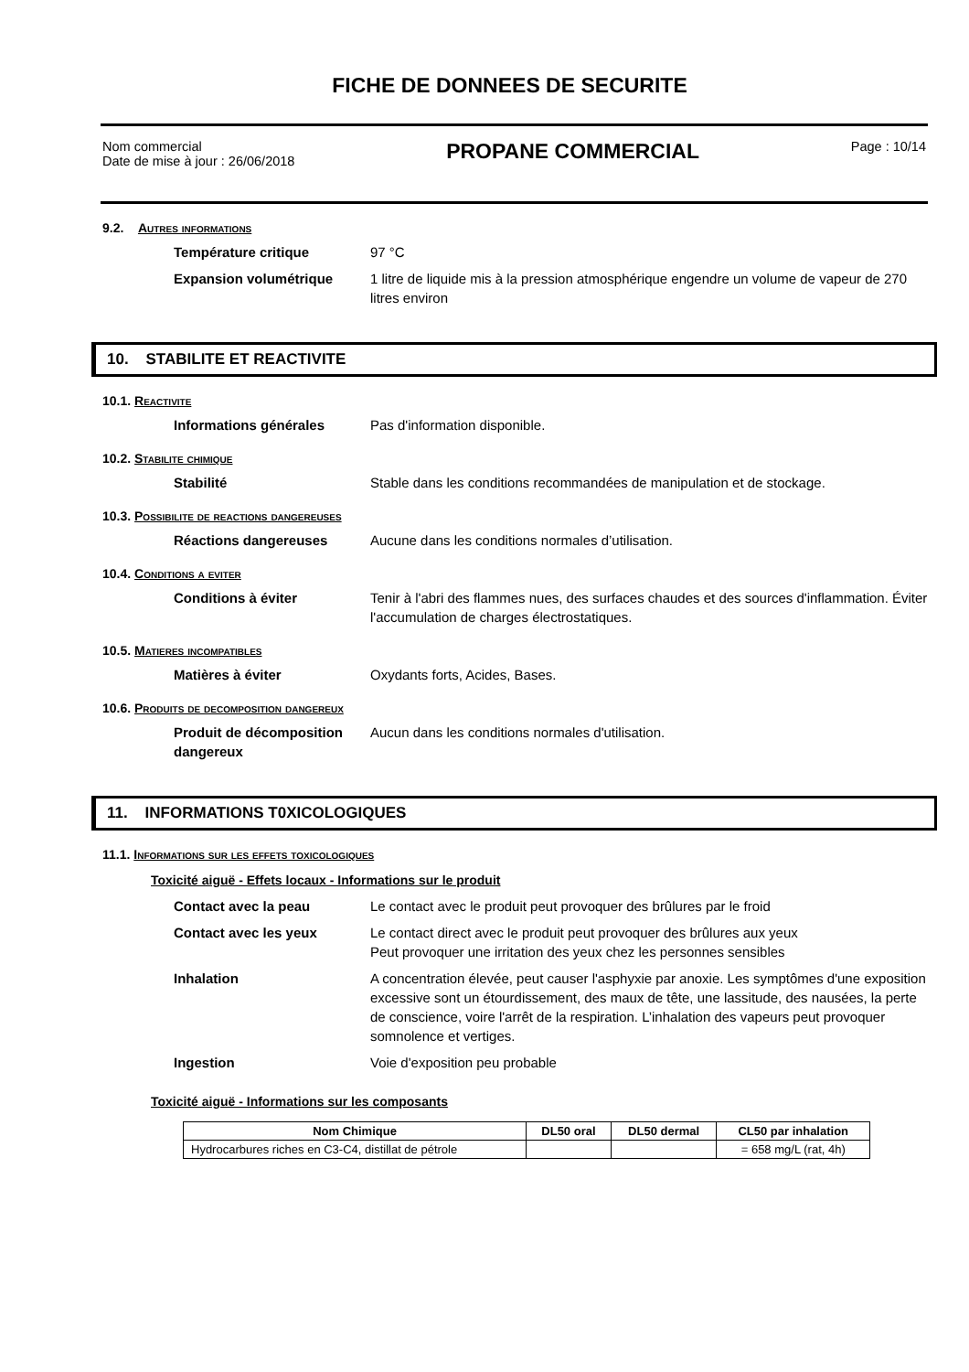FICHE DE DONNEES DE SECURITE
Nom commercial
Date de mise à jour : 26/06/2018
PROPANE COMMERCIAL
Page : 10/14
9.2. Autres informations
Température critique 97 °C
Expansion volumétrique 1 litre de liquide mis à la pression atmosphérique engendre un volume de vapeur de 270 litres environ
10. STABILITE ET REACTIVITE
10.1. Reactivite
Informations générales Pas d'information disponible.
10.2. Stabilite chimique
Stabilité Stable dans les conditions recommandées de manipulation et de stockage.
10.3. Possibilite de reactions dangereuses
Réactions dangereuses Aucune dans les conditions normales d’utilisation.
10.4. Conditions a eviter
Conditions à éviter Tenir à l'abri des flammes nues, des surfaces chaudes et des sources d'inflammation. Éviter l'accumulation de charges électrostatiques.
10.5. Matieres incompatibles
Matières à éviter Oxydants forts, Acides, Bases.
10.6. Produits de decomposition dangereux
Produit de décomposition dangereux Aucun dans les conditions normales d'utilisation.
11. INFORMATIONS T0XICOLOGIQUES
11.1. Informations sur les effets toxicologiques
Toxicité aiguë - Effets locaux - Informations sur le produit
Contact avec la peau Le contact avec le produit peut provoquer des brûlures par le froid
Contact avec les yeux Le contact direct avec le produit peut provoquer des brûlures aux yeux
Peut provoquer une irritation des yeux chez les personnes sensibles
Inhalation A concentration élevée, peut causer l'asphyxie par anoxie. Les symptômes d'une exposition excessive sont un étourdissement, des maux de tête, une lassitude, des nausées, la perte de conscience, voire l'arrêt de la respiration. L’inhalation des vapeurs peut provoquer somnolence et vertiges.
Ingestion Voie d'exposition peu probable
Toxicité aiguë - Informations sur les composants
| Nom Chimique | DL50 oral | DL50 dermal | CL50 par inhalation |
| --- | --- | --- | --- |
| Hydrocarbures riches en C3-C4, distillat de pétrole | | | = 658 mg/L (rat, 4h) |